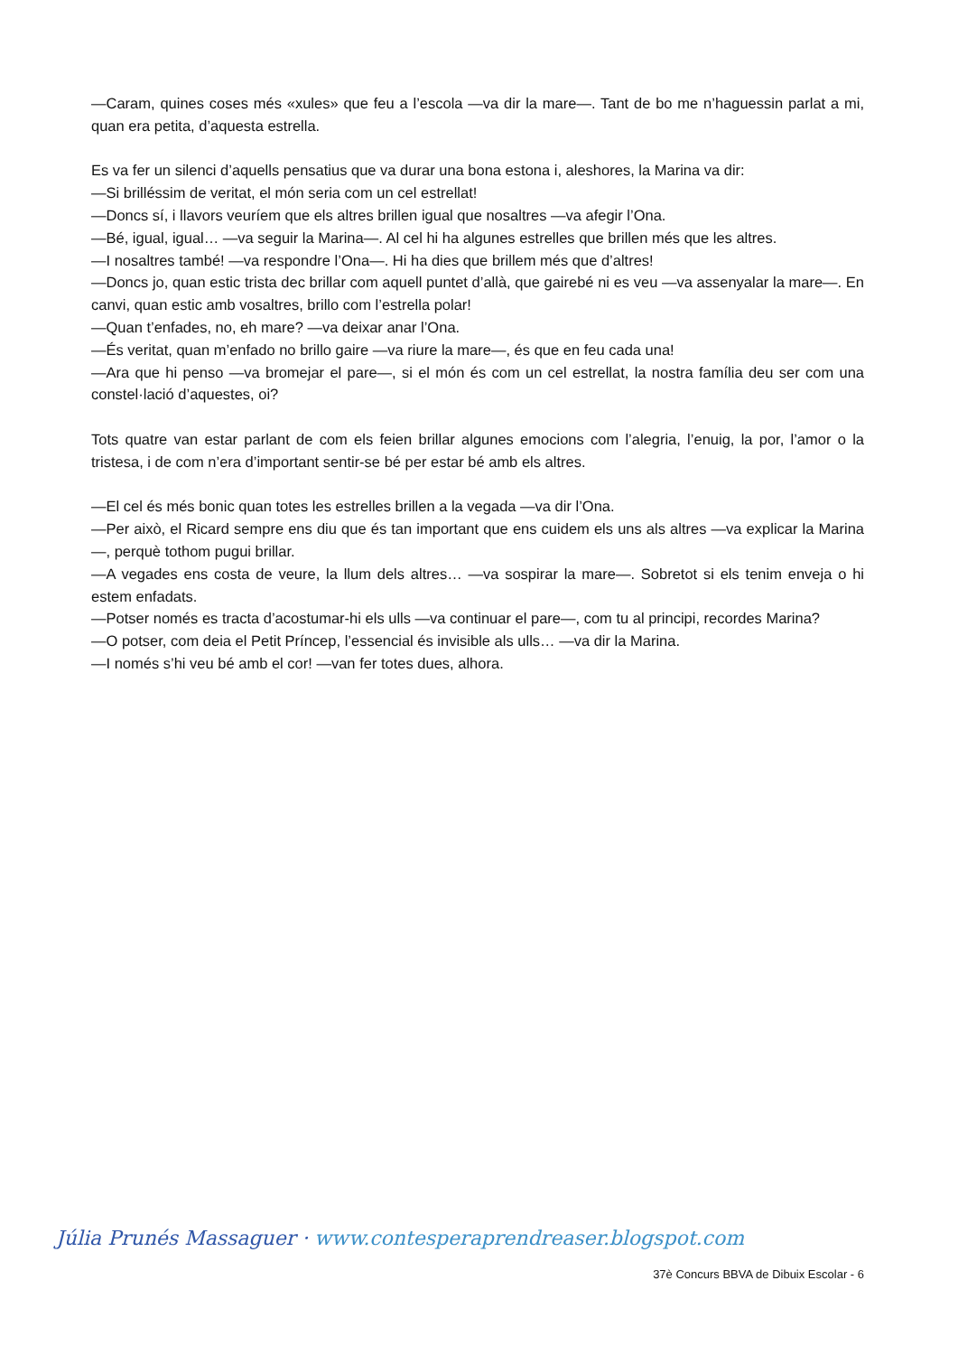—Caram, quines coses més «xules» que feu a l’escola —va dir la mare—. Tant de bo me n’haguessin parlat a mi, quan era petita, d’aquesta estrella.
Es va fer un silenci d’aquells pensatius que va durar una bona estona i, aleshores, la Marina va dir:
—Si brilléssim de veritat, el món seria com un cel estrellat!
—Doncs sí, i llavors veuríem que els altres brillen igual que nosaltres —va afegir l’Ona.
—Bé, igual, igual… —va seguir la Marina—. Al cel hi ha algunes estrelles que brillen més que les altres.
—I nosaltres també! —va respondre l’Ona—. Hi ha dies que brillem més que d’altres!
—Doncs jo, quan estic trista dec brillar com aquell puntet d’allà, que gairebé ni es veu —va assenyalar la mare—. En canvi, quan estic amb vosaltres, brillo com l’estrella polar!
—Quan t’enfades, no, eh mare? —va deixar anar l’Ona.
—És veritat, quan m’enfado no brillo gaire —va riure la mare—, és que en feu cada una!
—Ara que hi penso —va bromejar el pare—, si el món és com un cel estrellat, la nostra família deu ser com una constel·lació d’aquestes, oi?
Tots quatre van estar parlant de com els feien brillar algunes emocions com l’alegria, l’enuig, la por, l’amor o la tristesa, i de com n’era d’important sentir-se bé per estar bé amb els altres.
—El cel és més bonic quan totes les estrelles brillen a la vegada —va dir l’Ona.
—Per això, el Ricard sempre ens diu que és tan important que ens cuidem els uns als altres —va explicar la Marina—, perquè tothom pugui brillar.
—A vegades ens costa de veure, la llum dels altres… —va sospirar la mare—. Sobretot si els tenim enveja o hi estem enfadats.
—Potser només es tracta d’acostumar-hi els ulls —va continuar el pare—, com tu al principi, recordes Marina?
—O potser, com deia el Petit Príncep, l’essencial és invisible als ulls… —va dir la Marina.
—I només s’hi veu bé amb el cor! —van fer totes dues, alhora.
Júlia Prunés Massaguer · www.contesperaprendreaser.blogspot.com
37è Concurs BBVA de Dibuix Escolar - 6